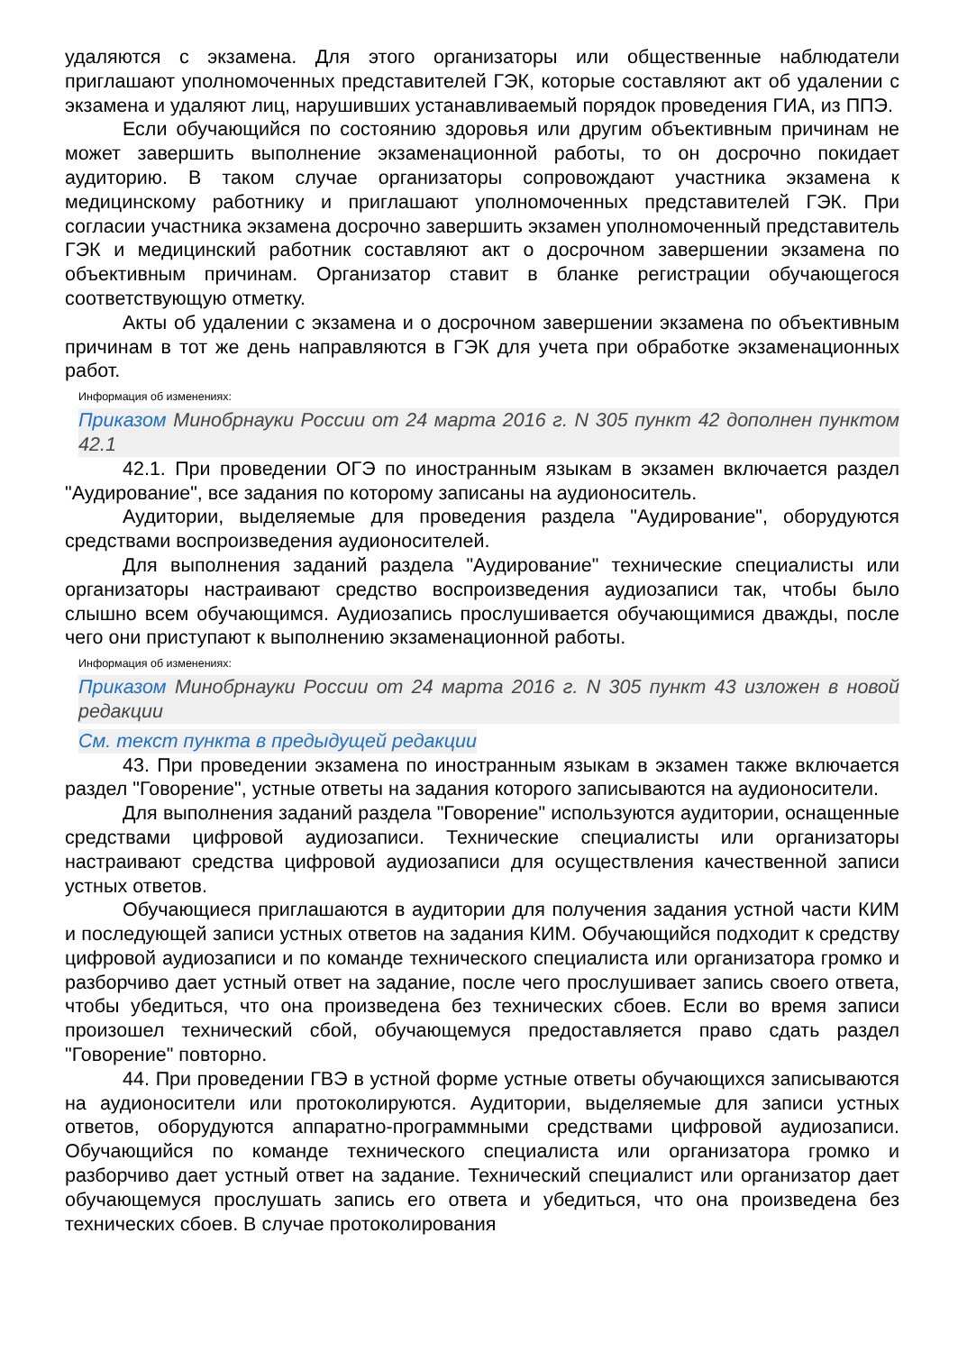удаляются с экзамена. Для этого организаторы или общественные наблюдатели приглашают уполномоченных представителей ГЭК, которые составляют акт об удалении с экзамена и удаляют лиц, нарушивших устанавливаемый порядок проведения ГИА, из ППЭ.
Если обучающийся по состоянию здоровья или другим объективным причинам не может завершить выполнение экзаменационной работы, то он досрочно покидает аудиторию. В таком случае организаторы сопровождают участника экзамена к медицинскому работнику и приглашают уполномоченных представителей ГЭК. При согласии участника экзамена досрочно завершить экзамен уполномоченный представитель ГЭК и медицинский работник составляют акт о досрочном завершении экзамена по объективным причинам. Организатор ставит в бланке регистрации обучающегося соответствующую отметку.
Акты об удалении с экзамена и о досрочном завершении экзамена по объективным причинам в тот же день направляются в ГЭК для учета при обработке экзаменационных работ.
Информация об изменениях:
Приказом Минобрнауки России от 24 марта 2016 г. N 305 пункт 42 дополнен пунктом 42.1
42.1. При проведении ОГЭ по иностранным языкам в экзамен включается раздел "Аудирование", все задания по которому записаны на аудионоситель.
Аудитории, выделяемые для проведения раздела "Аудирование", оборудуются средствами воспроизведения аудионосителей.
Для выполнения заданий раздела "Аудирование" технические специалисты или организаторы настраивают средство воспроизведения аудиозаписи так, чтобы было слышно всем обучающимся. Аудиозапись прослушивается обучающимися дважды, после чего они приступают к выполнению экзаменационной работы.
Информация об изменениях:
Приказом Минобрнауки России от 24 марта 2016 г. N 305 пункт 43 изложен в новой редакции
См. текст пункта в предыдущей редакции
43. При проведении экзамена по иностранным языкам в экзамен также включается раздел "Говорение", устные ответы на задания которого записываются на аудионосители.
Для выполнения заданий раздела "Говорение" используются аудитории, оснащенные средствами цифровой аудиозаписи. Технические специалисты или организаторы настраивают средства цифровой аудиозаписи для осуществления качественной записи устных ответов.
Обучающиеся приглашаются в аудитории для получения задания устной части КИМ и последующей записи устных ответов на задания КИМ. Обучающийся подходит к средству цифровой аудиозаписи и по команде технического специалиста или организатора громко и разборчиво дает устный ответ на задание, после чего прослушивает запись своего ответа, чтобы убедиться, что она произведена без технических сбоев. Если во время записи произошел технический сбой, обучающемуся предоставляется право сдать раздел "Говорение" повторно.
44. При проведении ГВЭ в устной форме устные ответы обучающихся записываются на аудионосители или протоколируются. Аудитории, выделяемые для записи устных ответов, оборудуются аппаратно-программными средствами цифровой аудиозаписи. Обучающийся по команде технического специалиста или организатора громко и разборчиво дает устный ответ на задание. Технический специалист или организатор дает обучающемуся прослушать запись его ответа и убедиться, что она произведена без технических сбоев. В случае протоколирования